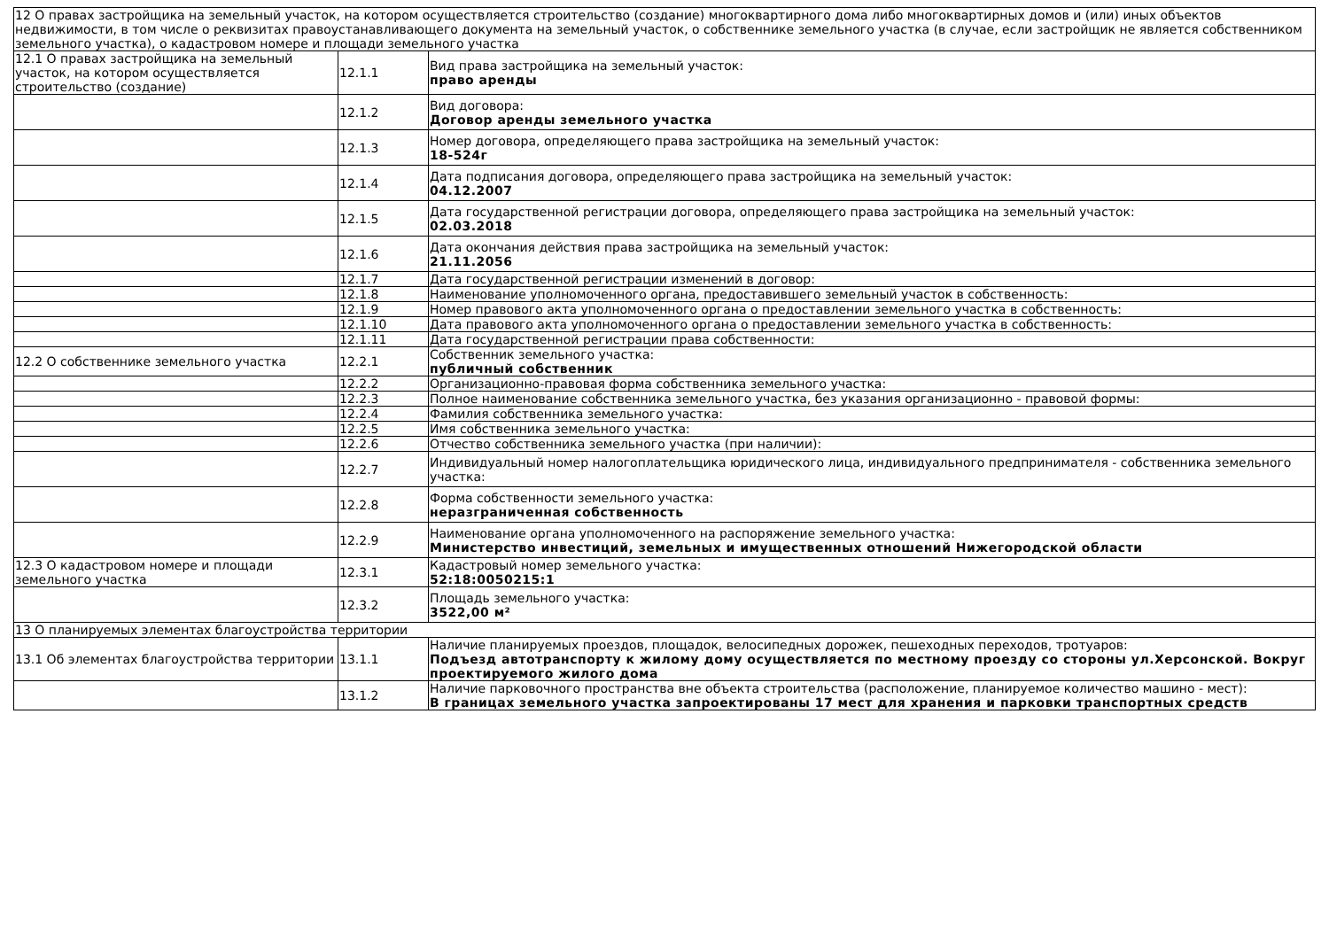| 12 О правах застройщика на земельный участок, на котором осуществляется строительство (создание) многоквартирного дома либо многоквартирных домов и (или) иных объектов недвижимости, в том числе о реквизитах правоустанавливающего документа на земельный участок, о собственнике земельного участка (в случае, если застройщик не является собственником земельного участка), о кадастровом номере и площади земельного участка | | |
| 12.1 О правах застройщика на земельный участок, на котором осуществляется строительство (создание) | 12.1.1 | Вид права застройщика на земельный участок: право аренды |
| | 12.1.2 | Вид договора: Договор аренды земельного участка |
| | 12.1.3 | Номер договора, определяющего права застройщика на земельный участок: 18-524г |
| | 12.1.4 | Дата подписания договора, определяющего права застройщика на земельный участок: 04.12.2007 |
| | 12.1.5 | Дата государственной регистрации договора, определяющего права застройщика на земельный участок: 02.03.2018 |
| | 12.1.6 | Дата окончания действия права застройщика на земельный участок: 21.11.2056 |
| | 12.1.7 | Дата государственной регистрации изменений в договор: |
| | 12.1.8 | Наименование уполномоченного органа, предоставившего земельный участок в собственность: |
| | 12.1.9 | Номер правового акта уполномоченного органа о предоставлении земельного участка в собственность: |
| | 12.1.10 | Дата правового акта уполномоченного органа о предоставлении земельного участка в собственность: |
| | 12.1.11 | Дата государственной регистрации права собственности: |
| 12.2 О собственнике земельного участка | 12.2.1 | Собственник земельного участка: публичный собственник |
| | 12.2.2 | Организационно-правовая форма собственника земельного участка: |
| | 12.2.3 | Полное наименование собственника земельного участка, без указания организационно - правовой формы: |
| | 12.2.4 | Фамилия собственника земельного участка: |
| | 12.2.5 | Имя собственника земельного участка: |
| | 12.2.6 | Отчество собственника земельного участка (при наличии): |
| | 12.2.7 | Индивидуальный номер налогоплательщика юридического лица, индивидуального предпринимателя - собственника земельного участка: |
| | 12.2.8 | Форма собственности земельного участка: неразграниченная собственность |
| | 12.2.9 | Наименование органа уполномоченного на распоряжение земельного участка: Министерство инвестиций, земельных и имущественных отношений Нижегородской области |
| 12.3 О кадастровом номере и площади земельного участка | 12.3.1 | Кадастровый номер земельного участка: 52:18:0050215:1 |
| | 12.3.2 | Площадь земельного участка: 3522,00 м² |
| 13 О планируемых элементах благоустройства территории | | |
| 13.1 Об элементах благоустройства территории | 13.1.1 | Наличие планируемых проездов, площадок, велосипедных дорожек, пешеходных переходов, тротуаров: Подъезд автотранспорту к жилому дому осуществляется по местному проезду со стороны ул.Херсонской. Вокруг проектируемого жилого дома |
| | 13.1.2 | Наличие парковочного пространства вне объекта строительства (расположение, планируемое количество машино - мест): В границах земельного участка запроектированы 17 мест для хранения и парковки транспортных средств |